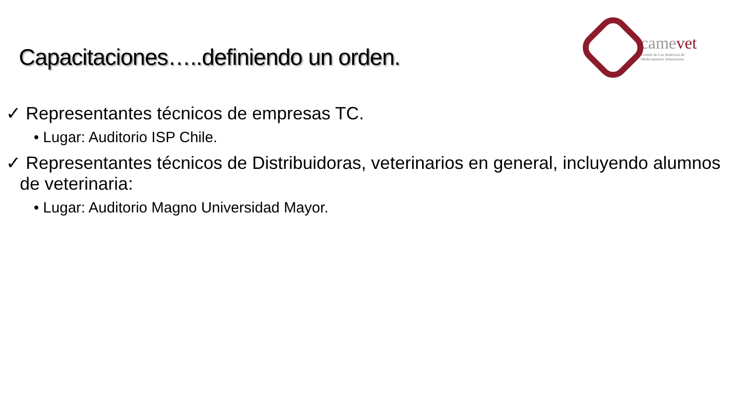Capacitaciones…..definiendo un orden.
camevet
Comité de Las Américas de
Medicamentos Veterinarios
✓ Representantes técnicos de empresas TC.
• Lugar: Auditorio ISP Chile.
✓ Representantes técnicos de Distribuidoras, veterinarios en general, incluyendo alumnos de veterinaria:
• Lugar: Auditorio Magno Universidad Mayor.